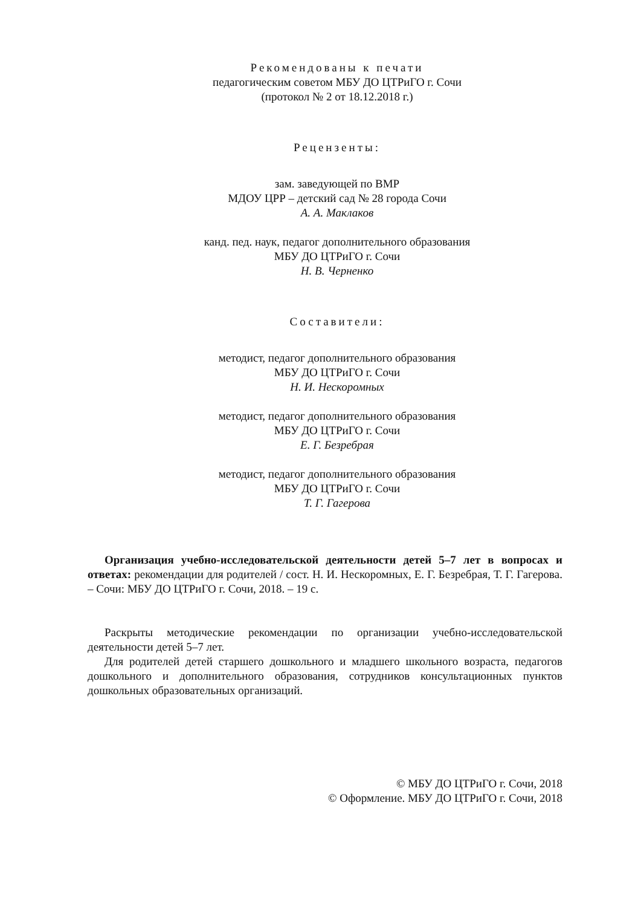Рекомендованы к печати
педагогическим советом МБУ ДО ЦТРиГО г. Сочи
(протокол № 2 от 18.12.2018 г.)
Рецензенты:
зам. заведующей по ВМР
МДОУ ЦРР – детский сад № 28 города Сочи
А. А. Маклаков
канд. пед. наук, педагог дополнительного образования
МБУ ДО ЦТРиГО г. Сочи
Н. В. Черненко
Составители:
методист, педагог дополнительного образования
МБУ ДО ЦТРиГО г. Сочи
Н. И. Нескоромных
методист, педагог дополнительного образования
МБУ ДО ЦТРиГО г. Сочи
Е. Г. Безребрая
методист, педагог дополнительного образования
МБУ ДО ЦТРиГО г. Сочи
Т. Г. Гагерова
Организация учебно-исследовательской деятельности детей 5–7 лет в вопросах и ответах: рекомендации для родителей / сост. Н. И. Нескоромных, Е. Г. Безребрая, Т. Г. Гагерова. – Сочи: МБУ ДО ЦТРиГО г. Сочи, 2018. – 19 с.
Раскрыты методические рекомендации по организации учебно-исследовательской деятельности детей 5–7 лет.
Для родителей детей старшего дошкольного и младшего школьного возраста, педагогов дошкольного и дополнительного образования, сотрудников консультационных пунктов дошкольных образовательных организаций.
© МБУ ДО ЦТРиГО г. Сочи, 2018
© Оформление. МБУ ДО ЦТРиГО г. Сочи, 2018